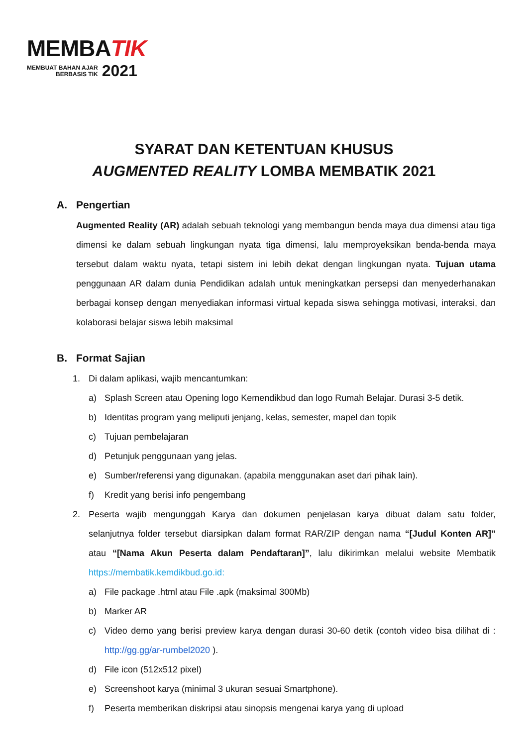MEMBATIK
MEMBUAT BAHAN AJAR
BERBASIS TIK 2021
SYARAT DAN KETENTUAN KHUSUS
AUGMENTED REALITY LOMBA MEMBATIK 2021
A. Pengertian
Augmented Reality (AR) adalah sebuah teknologi yang membangun benda maya dua dimensi atau tiga dimensi ke dalam sebuah lingkungan nyata tiga dimensi, lalu memproyeksikan benda-benda maya tersebut dalam waktu nyata, tetapi sistem ini lebih dekat dengan lingkungan nyata. Tujuan utama penggunaan AR dalam dunia Pendidikan adalah untuk meningkatkan persepsi dan menyederhanakan berbagai konsep dengan menyediakan informasi virtual kepada siswa sehingga motivasi, interaksi, dan kolaborasi belajar siswa lebih maksimal
B. Format Sajian
1. Di dalam aplikasi, wajib mencantumkan:
a) Splash Screen atau Opening logo Kemendikbud dan logo Rumah Belajar. Durasi 3-5 detik.
b) Identitas program yang meliputi jenjang, kelas, semester, mapel dan topik
c) Tujuan pembelajaran
d) Petunjuk penggunaan yang jelas.
e) Sumber/referensi yang digunakan. (apabila menggunakan aset dari pihak lain).
f) Kredit yang berisi info pengembang
2. Peserta wajib mengunggah Karya dan dokumen penjelasan karya dibuat dalam satu folder, selanjutnya folder tersebut diarsipkan dalam format RAR/ZIP dengan nama “[Judul Konten AR]” atau “[Nama Akun Peserta dalam Pendaftaran]”, lalu dikirimkan melalui website Membatik https://membatik.kemdikbud.go.id:
a) File package .html atau File .apk (maksimal 300Mb)
b) Marker AR
c) Video demo yang berisi preview karya dengan durasi 30-60 detik (contoh video bisa dilihat di : http://gg.gg/ar-rumbel2020 ).
d) File icon (512x512 pixel)
e) Screenshoot karya (minimal 3 ukuran sesuai Smartphone).
f) Peserta memberikan diskripsi atau sinopsis mengenai karya yang di upload